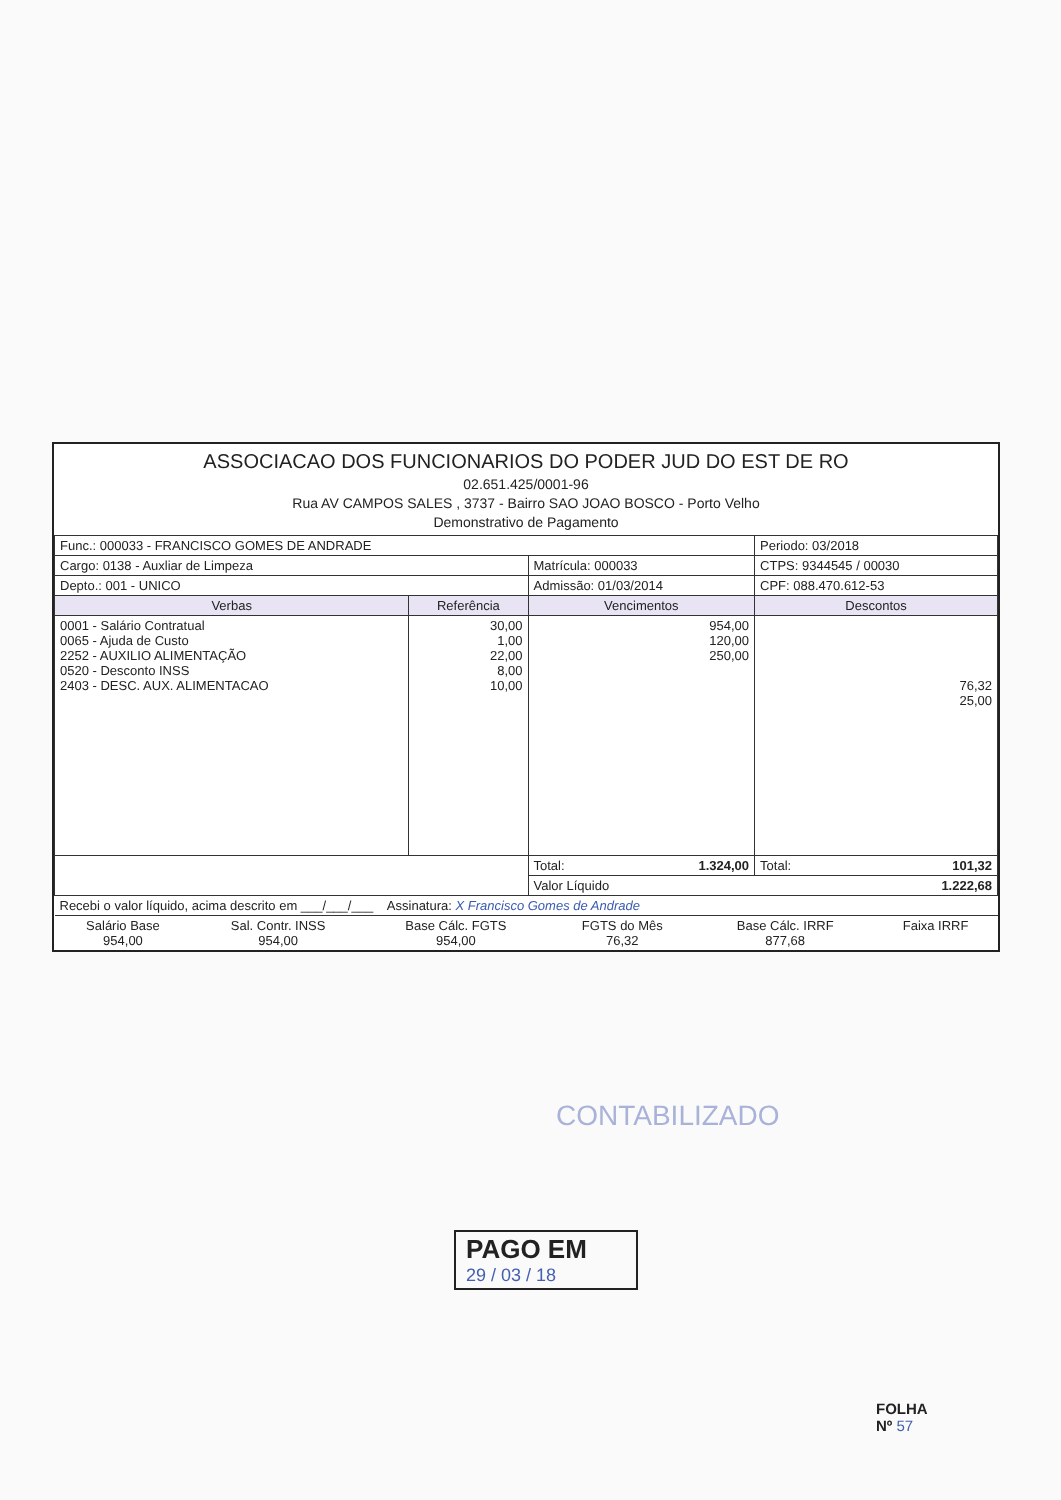ASSOCIACAO DOS FUNCIONARIOS DO PODER JUD DO EST DE RO
02.651.425/0001-96
Rua AV CAMPOS SALES , 3737 - Bairro SAO JOAO BOSCO - Porto Velho
Demonstrativo de Pagamento
| Func.: 000033 - FRANCISCO GOMES DE ANDRADE | | | Periodo: 03/2018 |
| Cargo: 0138 - Auxliar de Limpeza | | Matrícula: 000033 | CTPS: 9344545 / 00030 |
| Depto.: 001 - UNICO | | Admissão: 01/03/2014 | CPF: 088.470.612-53 |
| Verbas | Referência | Vencimentos | Descontos |
| 0001 - Salário Contratual 0065 - Ajuda de Custo 2252 - AUXILIO ALIMENTAÇÃO 0520 - Desconto INSS 2403 - DESC. AUX. ALIMENTACAO | 30,00 1,00 22,00 8,00 10,00 | 954,00 120,00 250,00 | 76,32 25,00 |
| | | Total: 1.324,00 | Total: 101,32 |
| | | Valor Líquido 1.222,68 | |
| Recebi o valor líquido, acima descrito em ___/___/___ Assinatura: X Francisco Gomes de Andrade | | | |
| Salário Base 954,00 | Sal. Contr. INSS 954,00 | Base Cálc. FGTS 954,00 | FGTS do Mês 76,32 | Base Cálc. IRRF 877,68 | Faixa IRRF |
CONTABILIZADO
PAGO EM
29 / 03 / 18
FOLHA
Nº 57